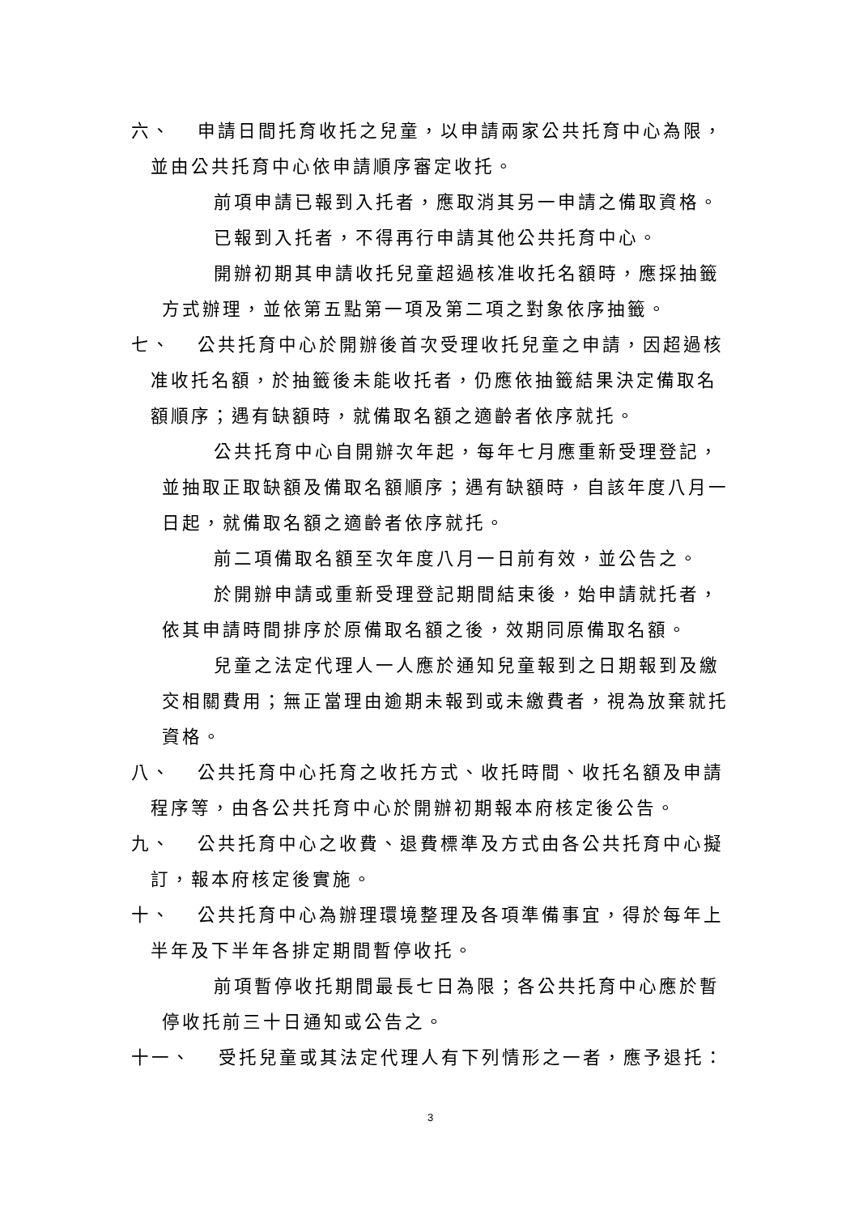六、 申請日間托育收托之兒童，以申請兩家公共托育中心為限，
並由公共托育中心依申請順序審定收托。
前項申請已報到入托者，應取消其另一申請之備取資格。
已報到入托者，不得再行申請其他公共托育中心。
開辦初期其申請收托兒童超過核准收托名額時，應採抽籤方式辦理，並依第五點第一項及第二項之對象依序抽籤。
七、 公共托育中心於開辦後首次受理收托兒童之申請，因超過核
准收托名額，於抽籤後未能收托者，仍應依抽籤結果決定備取名額順序；遇有缺額時，就備取名額之適齡者依序就托。
公共托育中心自開辦次年起，每年七月應重新受理登記，並抽取正取缺額及備取名額順序；遇有缺額時，自該年度八月一日起，就備取名額之適齡者依序就托。
前二項備取名額至次年度八月一日前有效，並公告之。
於開辦申請或重新受理登記期間結束後，始申請就托者，依其申請時間排序於原備取名額之後，效期同原備取名額。
兒童之法定代理人一人應於通知兒童報到之日期報到及繳交相關費用；無正當理由逾期未報到或未繳費者，視為放棄就托資格。
八、 公共托育中心托育之收托方式、收托時間、收托名額及申請
程序等，由各公共托育中心於開辦初期報本府核定後公告。
九、 公共托育中心之收費、退費標準及方式由各公共托育中心擬
訂，報本府核定後實施。
十、 公共托育中心為辦理環境整理及各項準備事宜，得於每年上
半年及下半年各排定期間暫停收托。
前項暫停收托期間最長七日為限；各公共托育中心應於暫停收托前三十日通知或公告之。
十一、 受托兒童或其法定代理人有下列情形之一者，應予退托：
3